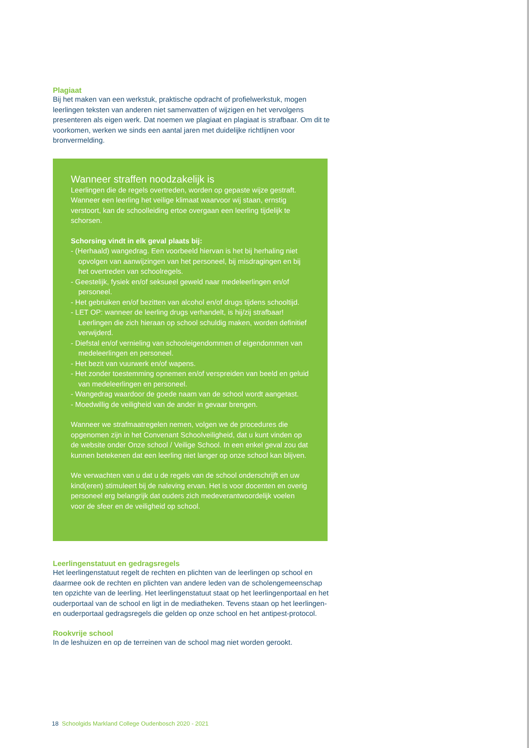Plagiaat
Bij het maken van een werkstuk, praktische opdracht of profielwerkstuk, mogen leerlingen teksten van anderen niet samenvatten of wijzigen en het vervolgens presenteren als eigen werk. Dat noemen we plagiaat en plagiaat is strafbaar. Om dit te voorkomen, werken we sinds een aantal jaren met duidelijke richtlijnen voor bronvermelding.
Wanneer straffen noodzakelijk is
Leerlingen die de regels overtreden, worden op gepaste wijze gestraft. Wanneer een leerling het veilige klimaat waarvoor wij staan, ernstig verstoort, kan de schoolleiding ertoe overgaan een leerling tijdelijk te schorsen.
Schorsing vindt in elk geval plaats bij:
- (Herhaald) wangedrag. Een voorbeeld hiervan is het bij herhaling niet opvolgen van aanwijzingen van het personeel, bij misdragingen en bij het overtreden van schoolregels.
- Geestelijk, fysiek en/of seksueel geweld naar medeleerlingen en/of personeel.
- Het gebruiken en/of bezitten van alcohol en/of drugs tijdens schooltijd.
- LET OP: wanneer de leerling drugs verhandelt, is hij/zij strafbaar! Leerlingen die zich hieraan op school schuldig maken, worden definitief verwijderd.
- Diefstal en/of vernieling van schooleigendommen of eigendommen van medeleerlingen en personeel.
- Het bezit van vuurwerk en/of wapens.
- Het zonder toestemming opnemen en/of verspreiden van beeld en geluid van medeleerlingen en personeel.
- Wangedrag waardoor de goede naam van de school wordt aangetast.
- Moedwillig de veiligheid van de ander in gevaar brengen.
Wanneer we strafmaatregelen nemen, volgen we de procedures die opgenomen zijn in het Convenant Schoolveiligheid, dat u kunt vinden op de website onder Onze school / Veilige School. In een enkel geval zou dat kunnen betekenen dat een leerling niet langer op onze school kan blijven.
We verwachten van u dat u de regels van de school onderschrijft en uw kind(eren) stimuleert bij de naleving ervan. Het is voor docenten en overig personeel erg belangrijk dat ouders zich medeverantwoordelijk voelen voor de sfeer en de veiligheid op school.
Leerlingenstatuut en gedragsregels
Het leerlingenstatuut regelt de rechten en plichten van de leerlingen op school en daarmee ook de rechten en plichten van andere leden van de scholengemeenschap ten opzichte van de leerling. Het leerlingenstatuut staat op het leerlingenportaal en het ouderportaal van de school en ligt in de mediatheken. Tevens staan op het leerlingen- en ouderportaal gedragsregels die gelden op onze school en het antipest-protocol.
Rookvrije school
In de leshuizen en op de terreinen van de school mag niet worden gerookt.
18 Schoolgids Markland College Oudenbosch 2020 - 2021